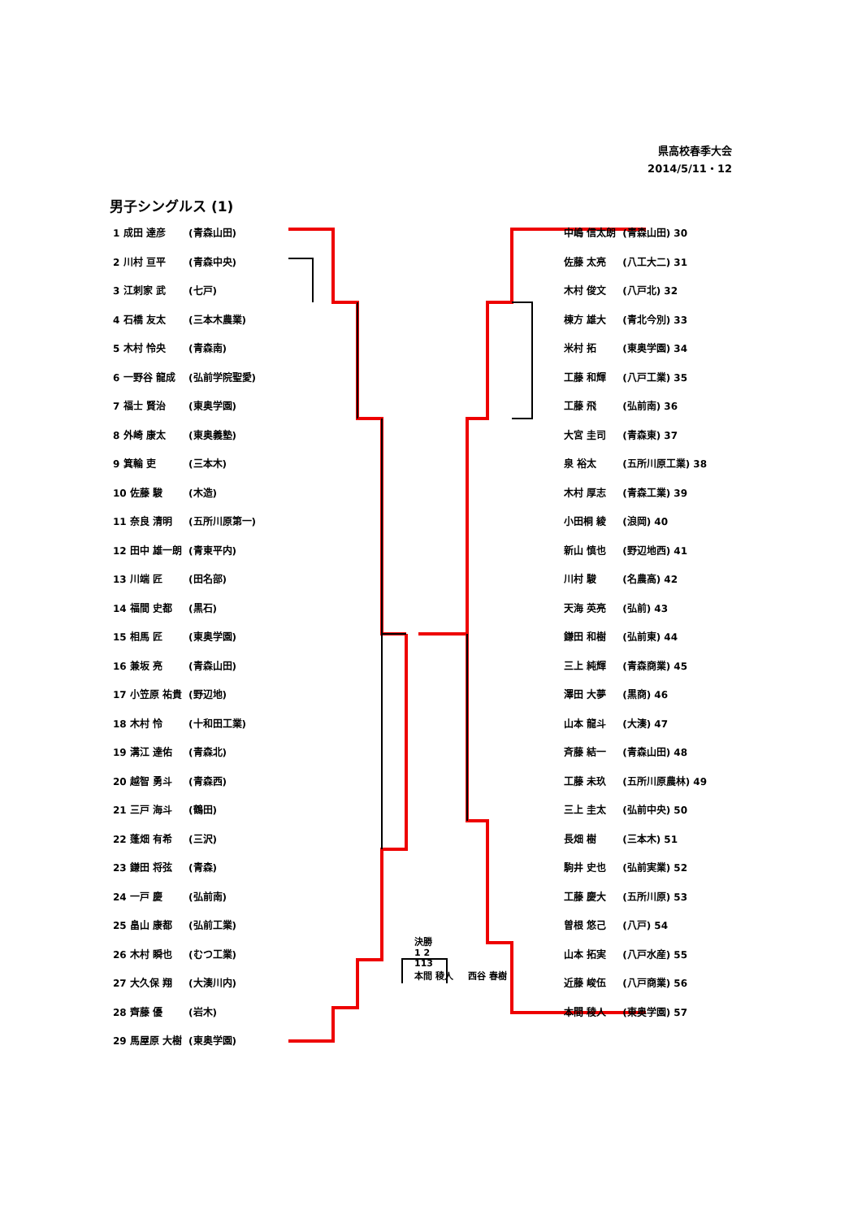県高校春季大会
2014/5/11・12
男子シングルス (1)
| 1 成田 達彦 | (青森山田) |
| 2 川村 亘平 | (青森中央) |
| 3 江刺家 武 | (七戸) |
| 4 石橋 友太 | (三本木農業) |
| 5 木村 怜央 | (青森南) |
| 6 一野谷 龍成 | (弘前学院聖愛) |
| 7 福士 賢治 | (東奥学園) |
| 8 外崎 康太 | (東奥義塾) |
| 9 箕輪 吏 | (三本木) |
| 10 佐藤 駿 | (木造) |
| 11 奈良 清明 | (五所川原第一) |
| 12 田中 雄一朗 | (青東平内) |
| 13 川端 匠 | (田名部) |
| 14 福間 史都 | (黒石) |
| 15 相馬 匠 | (東奥学園) |
| 16 兼坂 亮 | (青森山田) |
| 17 小笠原 祐貴 | (野辺地) |
| 18 木村 怜 | (十和田工業) |
| 19 溝江 達佑 | (青森北) |
| 20 越智 勇斗 | (青森西) |
| 21 三戸 海斗 | (鶴田) |
| 22 蓬畑 有希 | (三沢) |
| 23 鎌田 将弦 | (青森) |
| 24 一戸 慶 | (弘前南) |
| 25 畠山 康都 | (弘前工業) |
| 26 木村 瞬也 | (むつ工業) |
| 27 大久保 翔 | (大湊川内) |
| 28 齊藤 優 | (岩木) |
| 29 馬屋原 大樹 | (東奥学園) |
| 中嶋 信太朗 | (青森山田) 30 |
| 佐藤 太亮 | (八工大二) 31 |
| 木村 俊文 | (八戸北) 32 |
| 棟方 雄大 | (青北今別) 33 |
| 米村 拓 | (東奥学園) 34 |
| 工藤 和輝 | (八戸工業) 35 |
| 工藤 飛 | (弘前南) 36 |
| 大宮 圭司 | (青森東) 37 |
| 泉 裕太 | (五所川原工業) 38 |
| 木村 厚志 | (青森工業) 39 |
| 小田桐 綾 | (浪岡) 40 |
| 新山 慎也 | (野辺地西) 41 |
| 川村 駿 | (名農高) 42 |
| 天海 英亮 | (弘前) 43 |
| 鎌田 和樹 | (弘前東) 44 |
| 三上 純輝 | (青森商業) 45 |
| 澤田 大夢 | (黒商) 46 |
| 山本 龍斗 | (大湊) 47 |
| 斉藤 結一 | (青森山田) 48 |
| 工藤 未玖 | (五所川原農林) 49 |
| 三上 圭太 | (弘前中央) 50 |
| 長畑 樹 | (三本木) 51 |
| 駒井 史也 | (弘前実業) 52 |
| 工藤 慶大 | (五所川原) 53 |
| 曽根 悠己 | (八戸) 54 |
| 山本 拓実 | (八戸水産) 55 |
| 近藤 峻伍 | (八戸商業) 56 |
| 本間 稜人 | (東奥学園) 57 |
決勝
1 2
113
本間 稜人 　 西谷 春樹